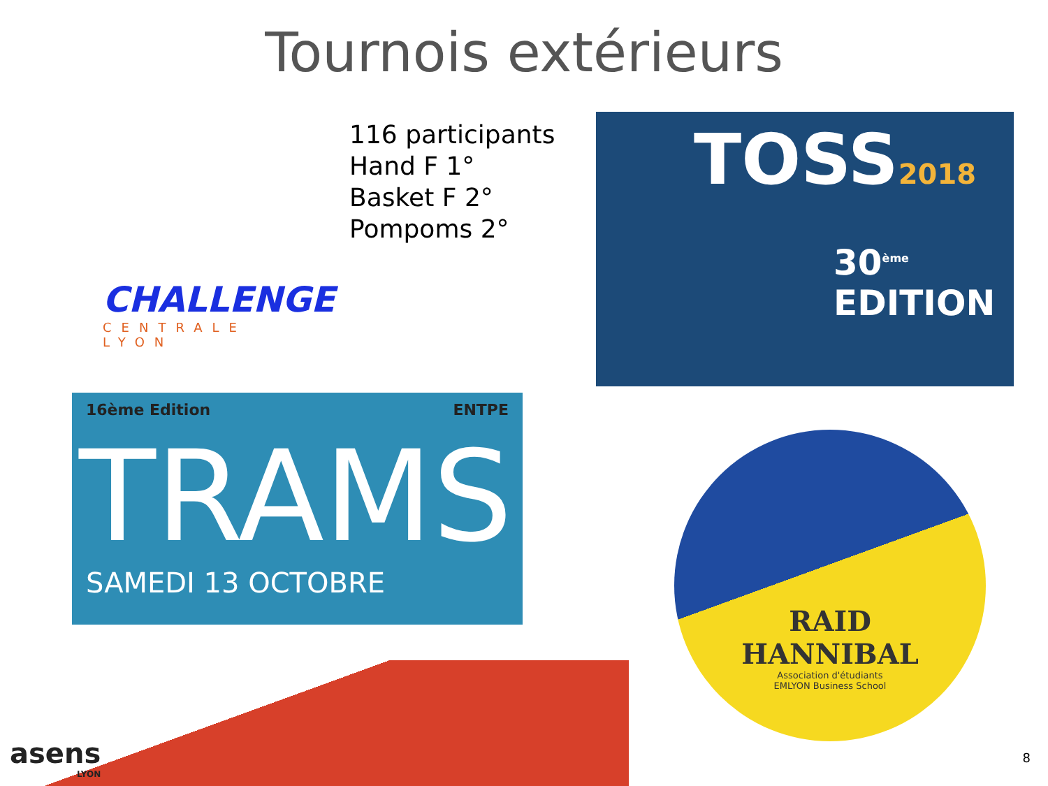Tournois extérieurs
CHALLENGE
CENTRALE LYON
116 participants
Hand F 1°
Basket F 2°
Pompoms 2°
TOSS2018
30<sup>ème</sup> EDITION
16ème Edition ENTPE
TRAMS
SAMEDI 13 OCTOBRE
RAID
HANNIBAL
Association d'étudiants
EMLYON Business School
asens
LYON
8